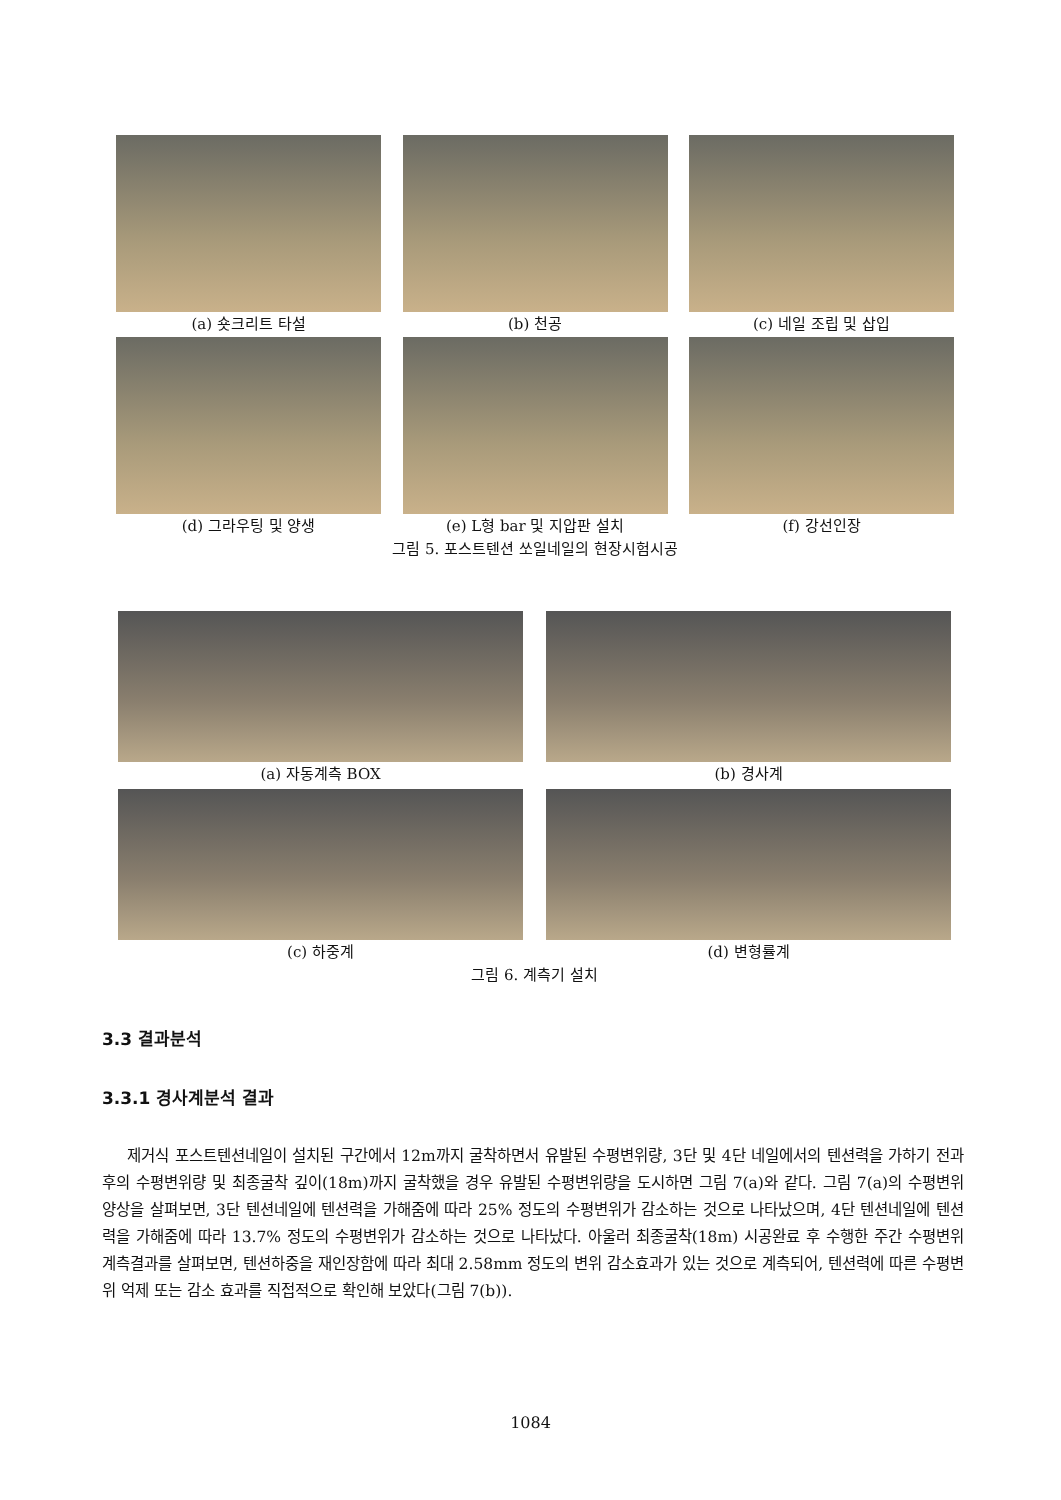(a) 숏크리트 타설 (b) 천공 (c) 네일 조립 및 삽입
(d) 그라우팅 및 양생 (e) L형 bar 및 지압판 설치 (f) 강선인장
그림 5. 포스트텐션 쏘일네일의 현장시험시공
(a) 자동계측 BOX (b) 경사계
(c) 하중계 (d) 변형률계
그림 6. 계측기 설치
3.3 결과분석
3.3.1 경사계분석 결과
제거식 포스트텐션네일이 설치된 구간에서 12m까지 굴착하면서 유발된 수평변위량, 3단 및 4단 네일에서의 텐션력을 가하기 전과 후의 수평변위량 및 최종굴착 깊이(18m)까지 굴착했을 경우 유발된 수평변위량을 도시하면 그림 7(a)와 같다. 그림 7(a)의 수평변위 양상을 살펴보면, 3단 텐션네일에 텐션력을 가해줌에 따라 25% 정도의 수평변위가 감소하는 것으로 나타났으며, 4단 텐션네일에 텐션력을 가해줌에 따라 13.7% 정도의 수평변위가 감소하는 것으로 나타났다. 아울러 최종굴착(18m) 시공완료 후 수행한 주간 수평변위 계측결과를 살펴보면, 텐션하중을 재인장함에 따라 최대 2.58mm 정도의 변위 감소효과가 있는 것으로 계측되어, 텐션력에 따른 수평변위 억제 또는 감소 효과를 직접적으로 확인해 보았다(그림 7(b)).
1084